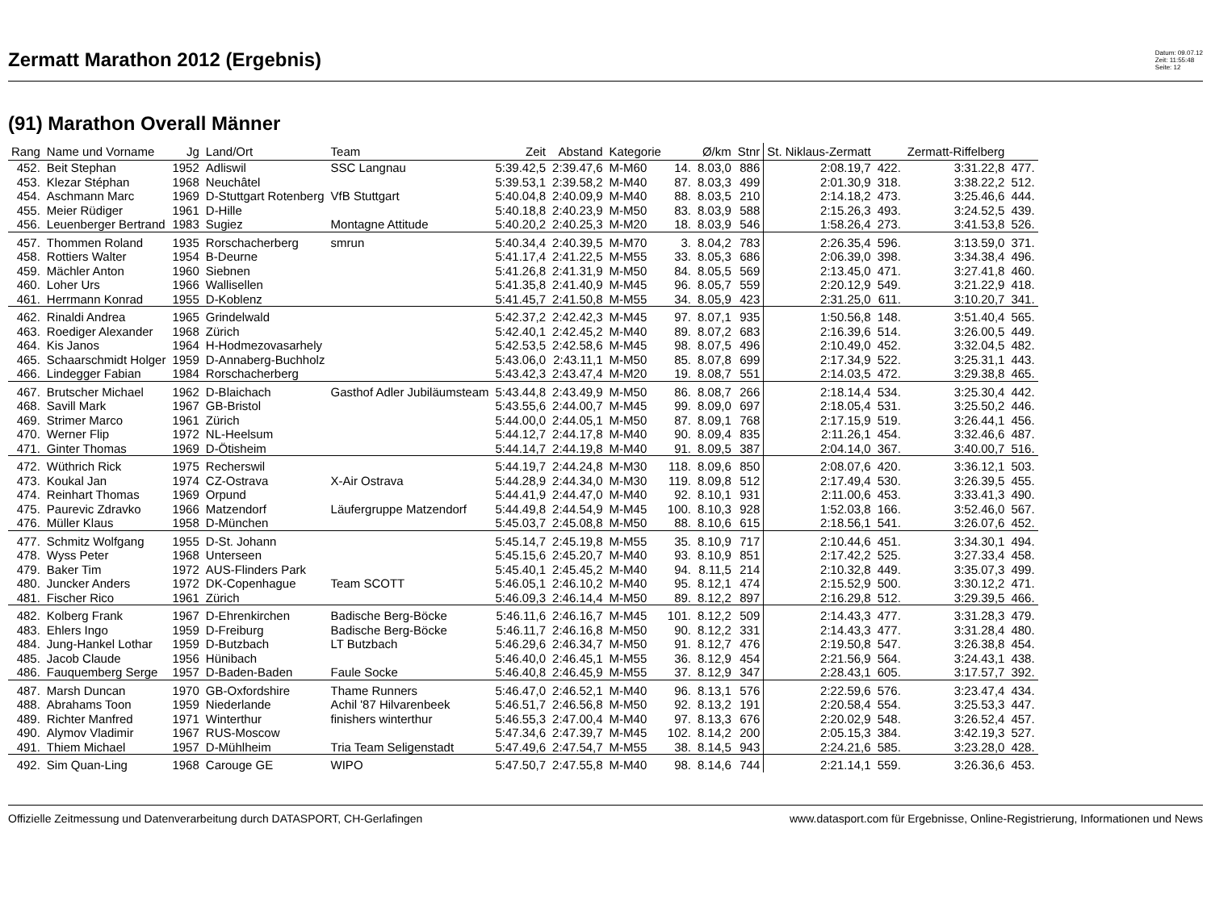Zermatt Marathon 2012 (Ergebnis)
Datum: 09.07.12
Zeit: 11:55:48
Seite: 12
(91) Marathon Overall Männer
| Rang | Name und Vorname | Jg | Land/Ort | Team | Zeit | Abstand | Kategorie | | Ø/km | Stnr | St. Niklaus-Zermatt | | Zermatt-Riffelberg | |
| --- | --- | --- | --- | --- | --- | --- | --- | --- | --- | --- | --- | --- | --- | --- |
| 452. | Beit Stephan | 1952 | Adliswil | SSC Langnau | 5:39.42,5 | 2:39.47,6 | M-M60 | 14. | 8.03,0 | 886 | 2:08.19,7 | 422. | 3:31.22,8 | 477. |
| 453. | Klezar Stéphan | 1968 | Neuchâtel | | 5:39.53,1 | 2:39.58,2 | M-M40 | 87. | 8.03,3 | 499 | 2:01.30,9 | 318. | 3:38.22,2 | 512. |
| 454. | Aschmann Marc | 1969 | D-Stuttgart Rotenberg | VfB Stuttgart | 5:40.04,8 | 2:40.09,9 | M-M40 | 88. | 8.03,5 | 210 | 2:14.18,2 | 473. | 3:25.46,6 | 444. |
| 455. | Meier Rüdiger | 1961 | D-Hille | | 5:40.18,8 | 2:40.23,9 | M-M50 | 83. | 8.03,9 | 588 | 2:15.26,3 | 493. | 3:24.52,5 | 439. |
| 456. | Leuenberger Bertrand | 1983 | Sugiez | Montagne Attitude | 5:40.20,2 | 2:40.25,3 | M-M20 | 18. | 8.03,9 | 546 | 1:58.26,4 | 273. | 3:41.53,8 | 526. |
| 457. | Thommen Roland | 1935 | Rorschacherberg | smrun | 5:40.34,4 | 2:40.39,5 | M-M70 | 3. | 8.04,2 | 783 | 2:26.35,4 | 596. | 3:13.59,0 | 371. |
| 458. | Rottiers Walter | 1954 | B-Deurne | | 5:41.17,4 | 2:41.22,5 | M-M55 | 33. | 8.05,3 | 686 | 2:06.39,0 | 398. | 3:34.38,4 | 496. |
| 459. | Mächler Anton | 1960 | Siebnen | | 5:41.26,8 | 2:41.31,9 | M-M50 | 84. | 8.05,5 | 569 | 2:13.45,0 | 471. | 3:27.41,8 | 460. |
| 460. | Loher Urs | 1966 | Wallisellen | | 5:41.35,8 | 2:41.40,9 | M-M45 | 96. | 8.05,7 | 559 | 2:20.12,9 | 549. | 3:21.22,9 | 418. |
| 461. | Herrmann Konrad | 1955 | D-Koblenz | | 5:41.45,7 | 2:41.50,8 | M-M55 | 34. | 8.05,9 | 423 | 2:31.25,0 | 611. | 3:10.20,7 | 341. |
| 462. | Rinaldi Andrea | 1965 | Grindelwald | | 5:42.37,2 | 2:42.42,3 | M-M45 | 97. | 8.07,1 | 935 | 1:50.56,8 | 148. | 3:51.40,4 | 565. |
| 463. | Roediger Alexander | 1968 | Zürich | | 5:42.40,1 | 2:42.45,2 | M-M40 | 89. | 8.07,2 | 683 | 2:16.39,6 | 514. | 3:26.00,5 | 449. |
| 464. | Kis Janos | 1964 | H-Hodmezovasarhely | | 5:42.53,5 | 2:42.58,6 | M-M45 | 98. | 8.07,5 | 496 | 2:10.49,0 | 452. | 3:32.04,5 | 482. |
| 465. | Schaarschmidt Holger | 1959 | D-Annaberg-Buchholz | | 5:43.06,0 | 2:43.11,1 | M-M50 | 85. | 8.07,8 | 699 | 2:17.34,9 | 522. | 3:25.31,1 | 443. |
| 466. | Lindegger Fabian | 1984 | Rorschacherberg | | 5:43.42,3 | 2:43.47,4 | M-M20 | 19. | 8.08,7 | 551 | 2:14.03,5 | 472. | 3:29.38,8 | 465. |
| 467. | Brutscher Michael | 1962 | D-Blaichach | Gasthof Adler Jubiläumsteam | 5:43.44,8 | 2:43.49,9 | M-M50 | 86. | 8.08,7 | 266 | 2:18.14,4 | 534. | 3:25.30,4 | 442. |
| 468. | Savill Mark | 1967 | GB-Bristol | | 5:43.55,6 | 2:44.00,7 | M-M45 | 99. | 8.09,0 | 697 | 2:18.05,4 | 531. | 3:25.50,2 | 446. |
| 469. | Strimer Marco | 1961 | Zürich | | 5:44.00,0 | 2:44.05,1 | M-M50 | 87. | 8.09,1 | 768 | 2:17.15,9 | 519. | 3:26.44,1 | 456. |
| 470. | Werner Flip | 1972 | NL-Heelsum | | 5:44.12,7 | 2:44.17,8 | M-M40 | 90. | 8.09,4 | 835 | 2:11.26,1 | 454. | 3:32.46,6 | 487. |
| 471. | Ginter Thomas | 1969 | D-Ötisheim | | 5:44.14,7 | 2:44.19,8 | M-M40 | 91. | 8.09,5 | 387 | 2:04.14,0 | 367. | 3:40.00,7 | 516. |
| 472. | Wüthrich Rick | 1975 | Recherswil | | 5:44.19,7 | 2:44.24,8 | M-M30 | 118. | 8.09,6 | 850 | 2:08.07,6 | 420. | 3:36.12,1 | 503. |
| 473. | Koukal Jan | 1974 | CZ-Ostrava | X-Air Ostrava | 5:44.28,9 | 2:44.34,0 | M-M30 | 119. | 8.09,8 | 512 | 2:17.49,4 | 530. | 3:26.39,5 | 455. |
| 474. | Reinhart Thomas | 1969 | Orpund | | 5:44.41,9 | 2:44.47,0 | M-M40 | 92. | 8.10,1 | 931 | 2:11.00,6 | 453. | 3:33.41,3 | 490. |
| 475. | Paurevic Zdravko | 1966 | Matzendorf | Läufergruppe Matzendorf | 5:44.49,8 | 2:44.54,9 | M-M45 | 100. | 8.10,3 | 928 | 1:52.03,8 | 166. | 3:52.46,0 | 567. |
| 476. | Müller Klaus | 1958 | D-München | | 5:45.03,7 | 2:45.08,8 | M-M50 | 88. | 8.10,6 | 615 | 2:18.56,1 | 541. | 3:26.07,6 | 452. |
| 477. | Schmitz Wolfgang | 1955 | D-St. Johann | | 5:45.14,7 | 2:45.19,8 | M-M55 | 35. | 8.10,9 | 717 | 2:10.44,6 | 451. | 3:34.30,1 | 494. |
| 478. | Wyss Peter | 1968 | Unterseen | | 5:45.15,6 | 2:45.20,7 | M-M40 | 93. | 8.10,9 | 851 | 2:17.42,2 | 525. | 3:27.33,4 | 458. |
| 479. | Baker Tim | 1972 | AUS-Flinders Park | | 5:45.40,1 | 2:45.45,2 | M-M40 | 94. | 8.11,5 | 214 | 2:10.32,8 | 449. | 3:35.07,3 | 499. |
| 480. | Juncker Anders | 1972 | DK-Copenhague | Team SCOTT | 5:46.05,1 | 2:46.10,2 | M-M40 | 95. | 8.12,1 | 474 | 2:15.52,9 | 500. | 3:30.12,2 | 471. |
| 481. | Fischer Rico | 1961 | Zürich | | 5:46.09,3 | 2:46.14,4 | M-M50 | 89. | 8.12,2 | 897 | 2:16.29,8 | 512. | 3:29.39,5 | 466. |
| 482. | Kolberg Frank | 1967 | D-Ehrenkirchen | Badische Berg-Böcke | 5:46.11,6 | 2:46.16,7 | M-M45 | 101. | 8.12,2 | 509 | 2:14.43,3 | 477. | 3:31.28,3 | 479. |
| 483. | Ehlers Ingo | 1959 | D-Freiburg | Badische Berg-Böcke | 5:46.11,7 | 2:46.16,8 | M-M50 | 90. | 8.12,2 | 331 | 2:14.43,3 | 477. | 3:31.28,4 | 480. |
| 484. | Jung-Hankel Lothar | 1959 | D-Butzbach | LT Butzbach | 5:46.29,6 | 2:46.34,7 | M-M50 | 91. | 8.12,7 | 476 | 2:19.50,8 | 547. | 3:26.38,8 | 454. |
| 485. | Jacob Claude | 1956 | Hünibach | | 5:46.40,0 | 2:46.45,1 | M-M55 | 36. | 8.12,9 | 454 | 2:21.56,9 | 564. | 3:24.43,1 | 438. |
| 486. | Fauquemberg Serge | 1957 | D-Baden-Baden | Faule Socke | 5:46.40,8 | 2:46.45,9 | M-M55 | 37. | 8.12,9 | 347 | 2:28.43,1 | 605. | 3:17.57,7 | 392. |
| 487. | Marsh Duncan | 1970 | GB-Oxfordshire | Thame Runners | 5:46.47,0 | 2:46.52,1 | M-M40 | 96. | 8.13,1 | 576 | 2:22.59,6 | 576. | 3:23.47,4 | 434. |
| 488. | Abrahams Toon | 1959 | Niederlande | Achil '87 Hilvarenbeek | 5:46.51,7 | 2:46.56,8 | M-M50 | 92. | 8.13,2 | 191 | 2:20.58,4 | 554. | 3:25.53,3 | 447. |
| 489. | Richter Manfred | 1971 | Winterthur | finishers winterthur | 5:46.55,3 | 2:47.00,4 | M-M40 | 97. | 8.13,3 | 676 | 2:20.02,9 | 548. | 3:26.52,4 | 457. |
| 490. | Alymov Vladimir | 1967 | RUS-Moscow | | 5:47.34,6 | 2:47.39,7 | M-M45 | 102. | 8.14,2 | 200 | 2:05.15,3 | 384. | 3:42.19,3 | 527. |
| 491. | Thiem Michael | 1957 | D-Mühlheim | Tria Team Seligenstadt | 5:47.49,6 | 2:47.54,7 | M-M55 | 38. | 8.14,5 | 943 | 2:24.21,6 | 585. | 3:23.28,0 | 428. |
| 492. | Sim Quan-Ling | 1968 | Carouge GE | WIPO | 5:47.50,7 | 2:47.55,8 | M-M40 | 98. | 8.14,6 | 744 | 2:21.14,1 | 559. | 3:26.36,6 | 453. |
Offizielle Zeitmessung und Datenverarbeitung durch DATASPORT, CH-Gerlafingen www.datasport.com für Ergebnisse, Online-Registrierung, Informationen und News